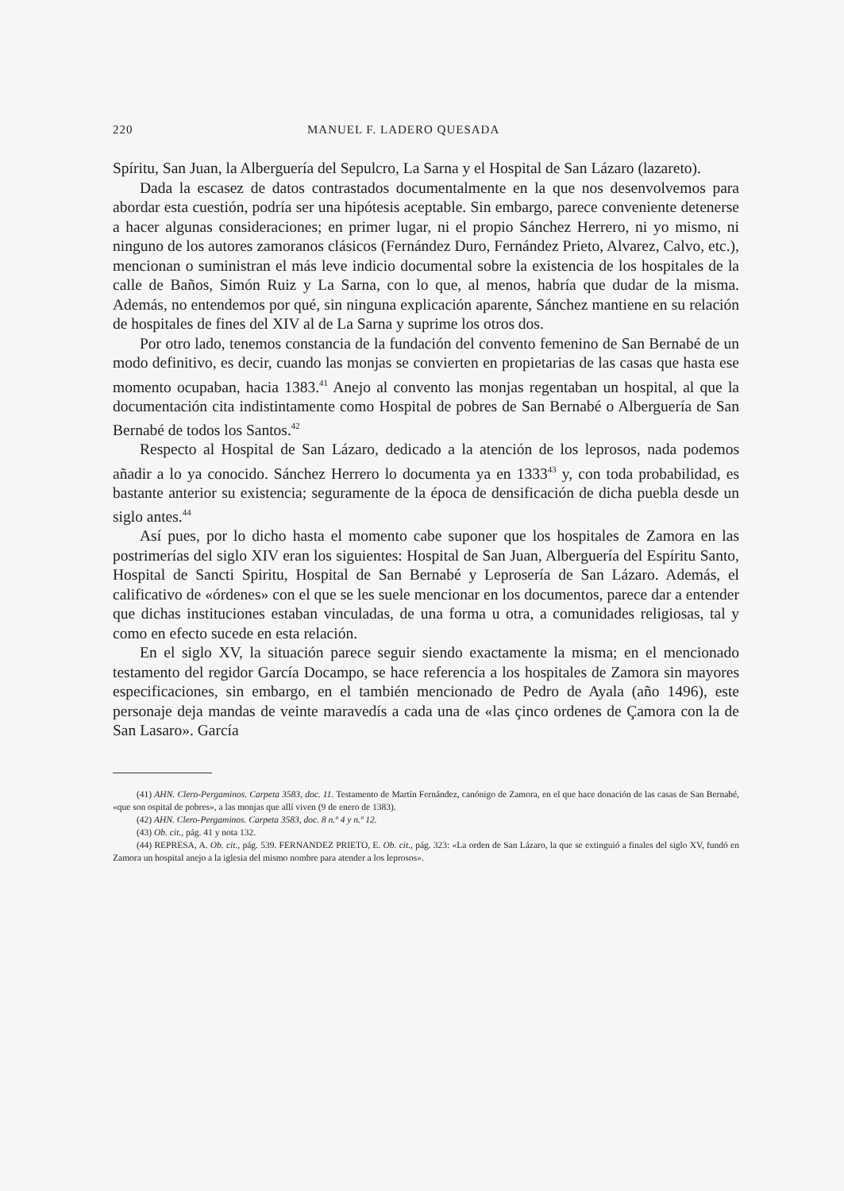220 MANUEL F. LADERO QUESADA
Spíritu, San Juan, la Alberguería del Sepulcro, La Sarna y el Hospital de San Lázaro (lazareto).
Dada la escasez de datos contrastados documentalmente en la que nos desenvolvemos para abordar esta cuestión, podría ser una hipótesis aceptable. Sin embargo, parece conveniente detenerse a hacer algunas consideraciones; en primer lugar, ni el propio Sánchez Herrero, ni yo mismo, ni ninguno de los autores zamoranos clásicos (Fernández Duro, Fernández Prieto, Alvarez, Calvo, etc.), mencionan o suministran el más leve indicio documental sobre la existencia de los hospitales de la calle de Baños, Simón Ruiz y La Sarna, con lo que, al menos, habría que dudar de la misma. Además, no entendemos por qué, sin ninguna explicación aparente, Sánchez mantiene en su relación de hospitales de fines del XIV al de La Sarna y suprime los otros dos.
Por otro lado, tenemos constancia de la fundación del convento femenino de San Bernabé de un modo definitivo, es decir, cuando las monjas se convierten en propietarias de las casas que hasta ese momento ocupaban, hacia 1383.<sup>41</sup> Anejo al convento las monjas regentaban un hospital, al que la documentación cita indistintamente como Hospital de pobres de San Bernabé o Alberguería de San Bernabé de todos los Santos.<sup>42</sup>
Respecto al Hospital de San Lázaro, dedicado a la atención de los leprosos, nada podemos añadir a lo ya conocido. Sánchez Herrero lo documenta ya en 1333<sup>43</sup> y, con toda probabilidad, es bastante anterior su existencia; seguramente de la época de densificación de dicha puebla desde un siglo antes.<sup>44</sup>
Así pues, por lo dicho hasta el momento cabe suponer que los hospitales de Zamora en las postrimerías del siglo XIV eran los siguientes: Hospital de San Juan, Alberguería del Espíritu Santo, Hospital de Sancti Spiritu, Hospital de San Bernabé y Leprosería de San Lázaro. Además, el calificativo de «órdenes» con el que se les suele mencionar en los documentos, parece dar a entender que dichas instituciones estaban vinculadas, de una forma u otra, a comunidades religiosas, tal y como en efecto sucede en esta relación.
En el siglo XV, la situación parece seguir siendo exactamente la misma; en el mencionado testamento del regidor García Docampo, se hace referencia a los hospitales de Zamora sin mayores especificaciones, sin embargo, en el también mencionado de Pedro de Ayala (año 1496), este personaje deja mandas de veinte maravedís a cada una de «las çinco ordenes de Çamora con la de San Lasaro». García
(41) AHN. Clero-Pergaminos. Carpeta 3583, doc. 11. Testamento de Martín Fernández, canónigo de Zamora, en el que hace donación de las casas de San Bernabé, «que son ospital de pobres», a las monjas que allí viven (9 de enero de 1383).
(42) AHN. Clero-Pergaminos. Carpeta 3583, doc. 8 n.º 4 y n.º 12.
(43) Ob. cit., pág. 41 y nota 132.
(44) REPRESA, A. Ob. cit., pág. 539. FERNANDEZ PRIETO, E. Ob. cit., pág. 323: «La orden de San Lázaro, la que se extinguió a finales del siglo XV, fundó en Zamora un hospital anejo a la iglesia del mismo nombre para atender a los leprosos».